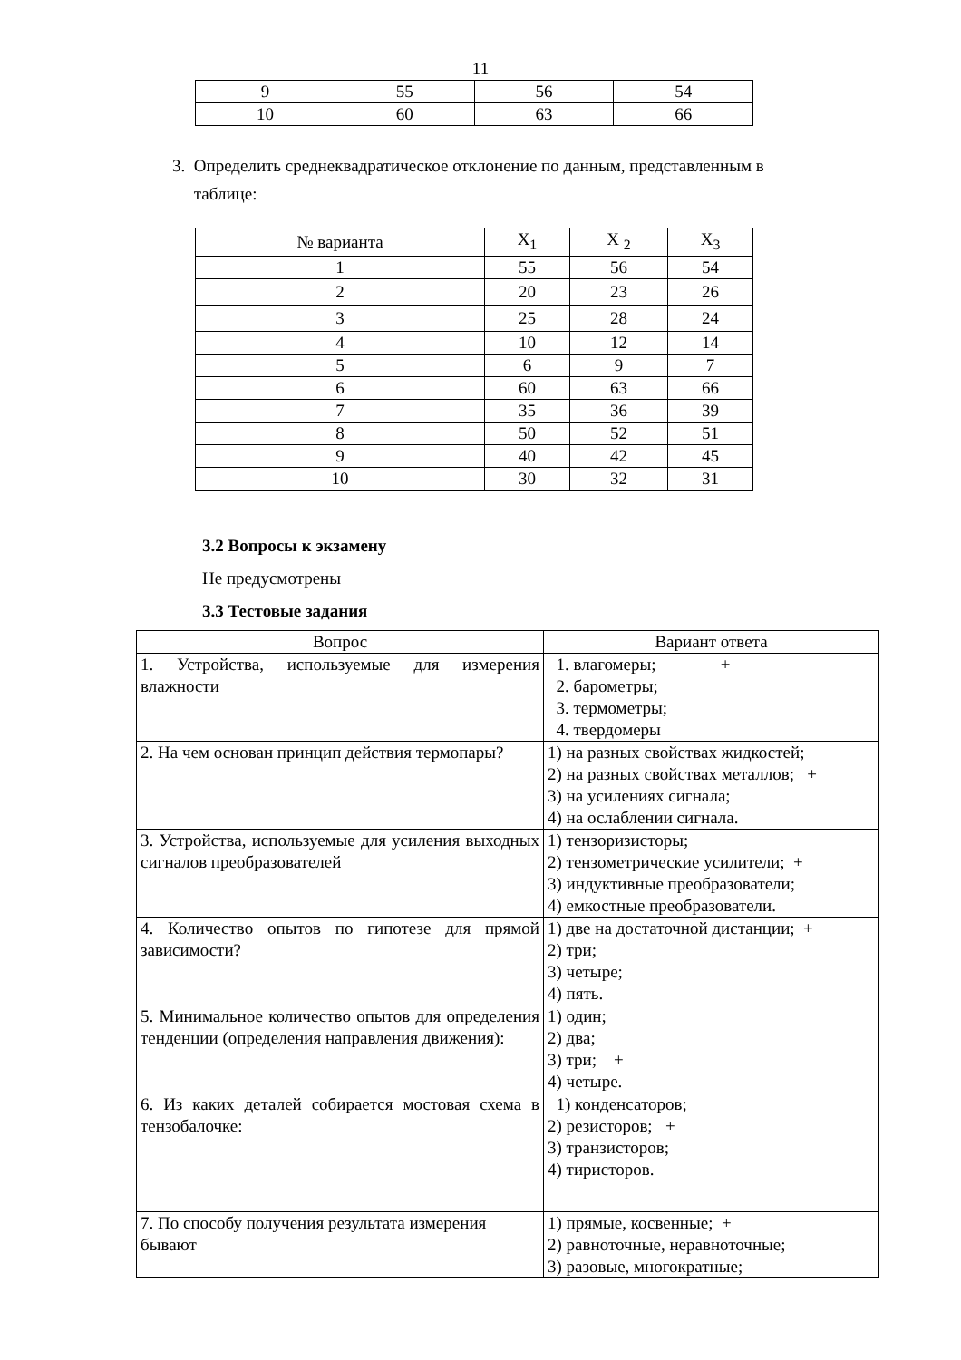11
| 9 | 55 | 56 | 54 |
| 10 | 60 | 63 | 66 |
3. Определить среднеквадратическое отклонение по данным, представленным в
таблице:
| № варианта | X<sub>1</sub> | X <sub>2</sub> | X<sub>3</sub> |
| 1 | 55 | 56 | 54 |
| 2 | 20 | 23 | 26 |
| 3 | 25 | 28 | 24 |
| 4 | 10 | 12 | 14 |
| 5 | 6 | 9 | 7 |
| 6 | 60 | 63 | 66 |
| 7 | 35 | 36 | 39 |
| 8 | 50 | 52 | 51 |
| 9 | 40 | 42 | 45 |
| 10 | 30 | 32 | 31 |
3.2 Вопросы к экзамену
Не предусмотрены
3.3 Тестовые задания
| Вопрос | Вариант ответа |
| 1. Устройства, используемые для измерения влажности | 1. влагомеры; + 2. барометры; 3. термометры; 4. твердомеры |
| 2. На чем основан принцип действия термопары? | 1) на разных свойствах жидкостей; 2) на разных свойствах металлов; + 3) на усилениях сигнала; 4) на ослаблении сигнала. |
| 3. Устройства, используемые для усиления выходных сигналов преобразователей | 1) тензоризисторы; 2) тензометрические усилители; + 3) индуктивные преобразователи; 4) емкостные преобразователи. |
| 4. Количество опытов по гипотезе для прямой зависимости? | 1) две на достаточной дистанции; + 2) три; 3) четыре; 4) пять. |
| 5. Минимальное количество опытов для определения тенденции (определения направления движения): | 1) один; 2) два; 3) три; + 4) четыре. |
| 6. Из каких деталей собирается мостовая схема в тензобалочке: | 1) конденсаторов; 2) резисторов; + 3) транзисторов; 4) тиристоров. |
| 7. По способу получения результата измерения бывают | 1) прямые, косвенные; + 2) равноточные, неравноточные; 3) разовые, многократные; |